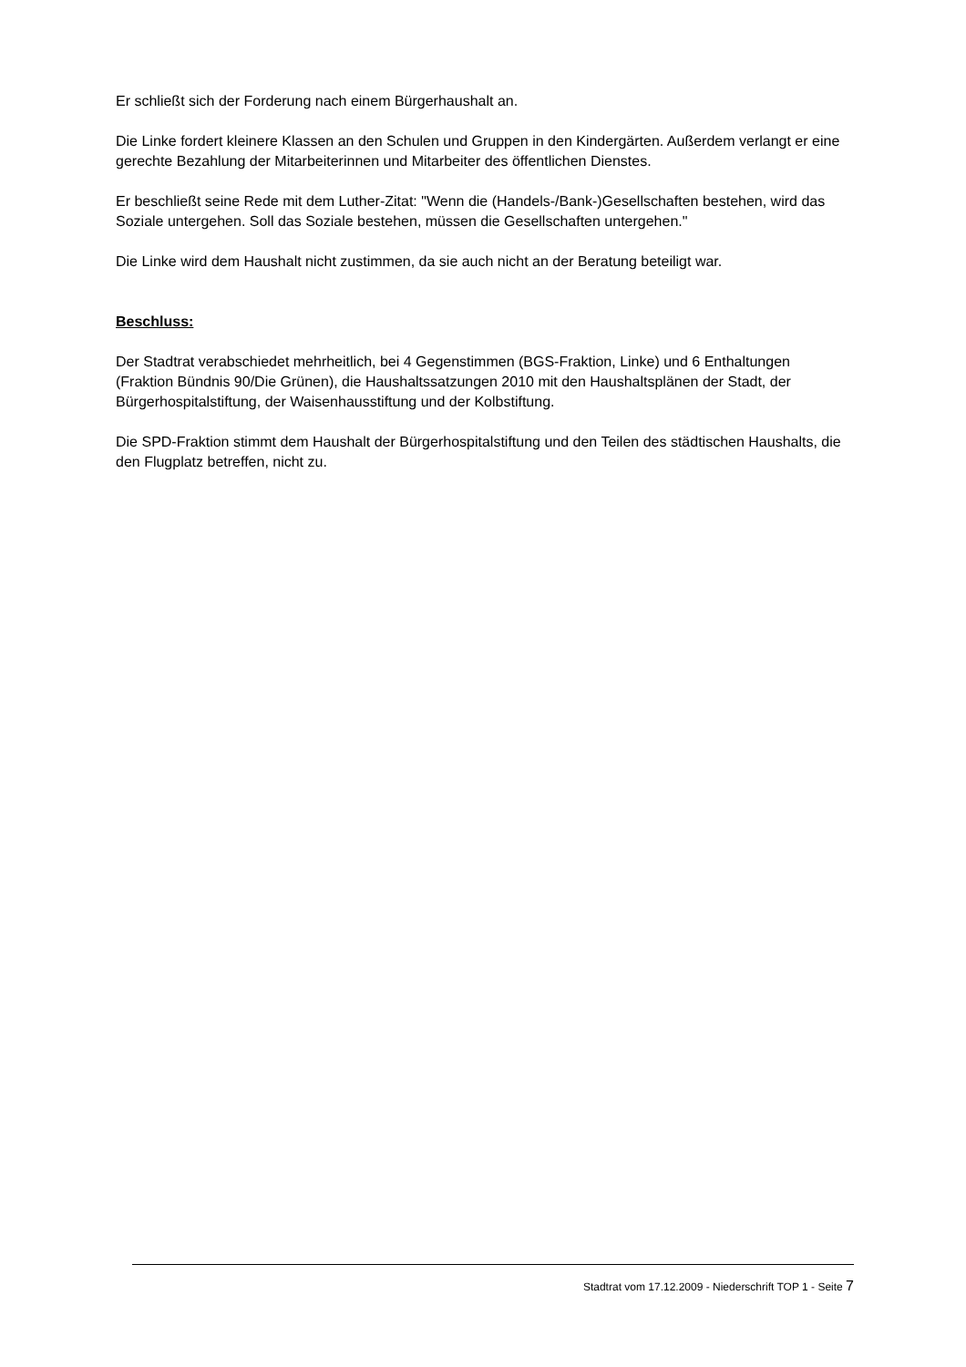Er schließt sich der Forderung nach einem Bürgerhaushalt an.
Die Linke fordert kleinere Klassen an den Schulen und Gruppen in den Kindergärten. Außerdem verlangt er eine gerechte Bezahlung der Mitarbeiterinnen und Mitarbeiter des öffentlichen Dienstes.
Er beschließt seine Rede mit dem Luther-Zitat: "Wenn die (Handels-/Bank-)Gesellschaften bestehen, wird das Soziale untergehen. Soll das Soziale bestehen, müssen die Gesellschaften untergehen."
Die Linke wird dem Haushalt nicht zustimmen, da sie auch nicht an der Beratung beteiligt war.
Beschluss:
Der Stadtrat verabschiedet mehrheitlich, bei 4 Gegenstimmen (BGS-Fraktion, Linke) und 6 Enthaltungen (Fraktion Bündnis 90/Die Grünen), die Haushaltssatzungen 2010 mit den Haushaltsplänen der Stadt, der Bürgerhospitalstiftung, der Waisenhausstiftung und der Kolbstiftung.
Die SPD-Fraktion stimmt dem Haushalt der Bürgerhospitalstiftung und den Teilen des städtischen Haushalts, die den Flugplatz betreffen, nicht zu.
Stadtrat vom 17.12.2009 - Niederschrift TOP 1 - Seite 7